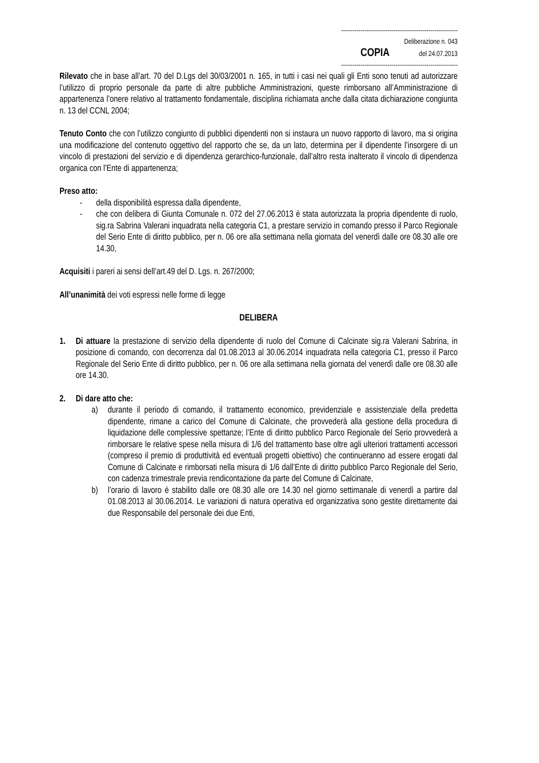------------------------------------------------------------
Deliberazione n. 043
COPIA del 24.07.2013
------------------------------------------------------------
Rilevato che in base all’art. 70 del D.Lgs del 30/03/2001 n. 165, in tutti i casi nei quali gli Enti sono tenuti ad autorizzare l’utilizzo di proprio personale da parte di altre pubbliche Amministrazioni, queste rimborsano all’Amministrazione di appartenenza l’onere relativo al trattamento fondamentale, disciplina richiamata anche dalla citata dichiarazione congiunta n. 13 del CCNL 2004;
Tenuto Conto che con l’utilizzo congiunto di pubblici dipendenti non si instaura un nuovo rapporto di lavoro, ma si origina una modificazione del contenuto oggettivo del rapporto che se, da un lato, determina per il dipendente l’insorgere di un vincolo di prestazioni del servizio e di dipendenza gerarchico-funzionale, dall’altro resta inalterato il vincolo di dipendenza organica con l’Ente di appartenenza;
Preso atto:
- della disponibilità espressa dalla dipendente,
- che con delibera di Giunta Comunale n. 072 del 27.06.2013 è stata autorizzata la propria dipendente di ruolo, sig.ra Sabrina Valerani inquadrata nella categoria C1, a prestare servizio in comando presso il Parco Regionale del Serio Ente di diritto pubblico, per n. 06 ore alla settimana nella giornata del venerdì dalle ore 08.30 alle ore 14.30,
Acquisiti i pareri ai sensi dell’art.49 del D. Lgs. n. 267/2000;
All’unanimità dei voti espressi nelle forme di legge
DELIBERA
1. Di attuare la prestazione di servizio della dipendente di ruolo del Comune di Calcinate sig.ra Valerani Sabrina, in posizione di comando, con decorrenza dal 01.08.2013 al 30.06.2014 inquadrata nella categoria C1, presso il Parco Regionale del Serio Ente di diritto pubblico, per n. 06 ore alla settimana nella giornata del venerdì dalle ore 08.30 alle ore 14.30.
2. Di dare atto che:
a) durante il periodo di comando, il trattamento economico, previdenziale e assistenziale della predetta dipendente, rimane a carico del Comune di Calcinate, che provvederà alla gestione della procedura di liquidazione delle complessive spettanze; l’Ente di diritto pubblico Parco Regionale del Serio provvederà a rimborsare le relative spese nella misura di 1/6 del trattamento base oltre agli ulteriori trattamenti accessori (compreso il premio di produttività ed eventuali progetti obiettivo) che continueranno ad essere erogati dal Comune di Calcinate e rimborsati nella misura di 1/6 dall’Ente di diritto pubblico Parco Regionale del Serio, con cadenza trimestrale previa rendicontazione da parte del Comune di Calcinate,
b) l’orario di lavoro è stabilito dalle ore 08.30 alle ore 14.30 nel giorno settimanale di venerdì a partire dal 01.08.2013 al 30.06.2014. Le variazioni di natura operativa ed organizzativa sono gestite direttamente dai due Responsabile del personale dei due Enti,